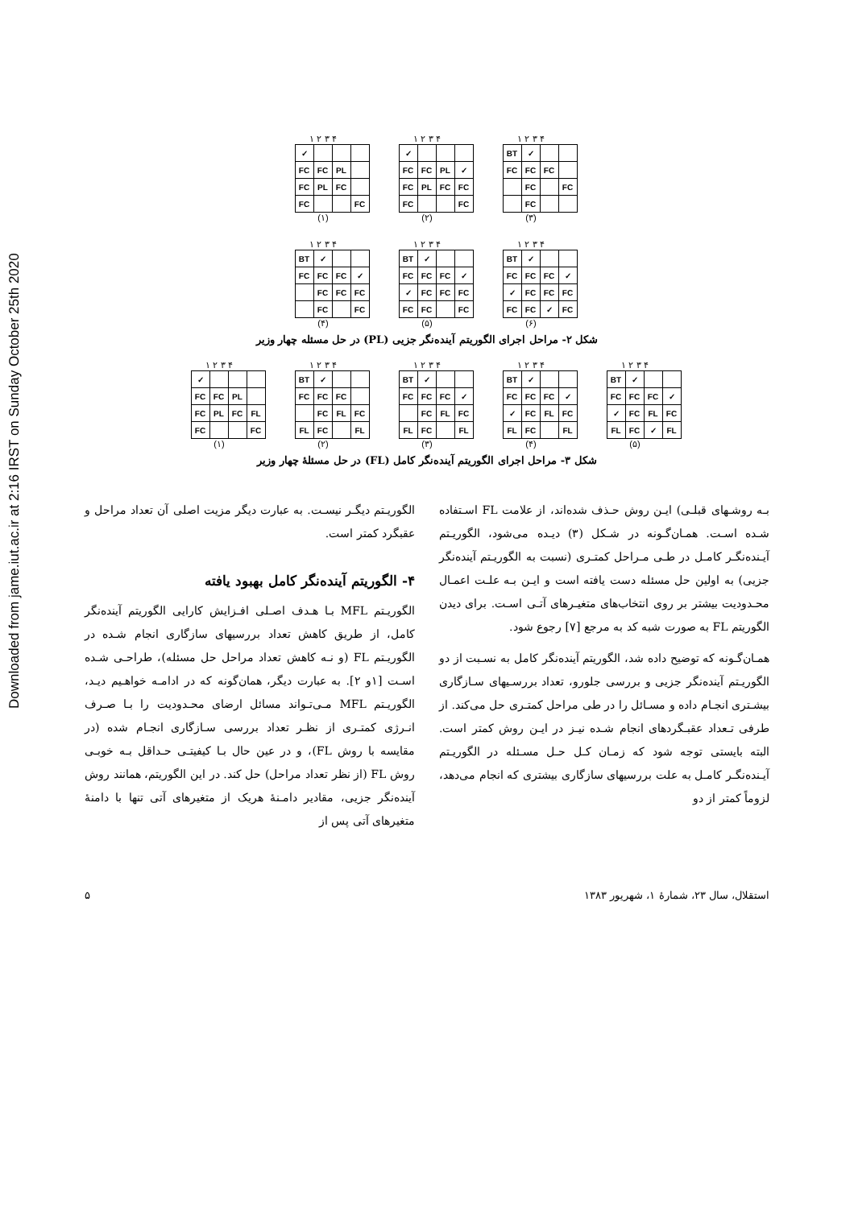Downloaded from jame.iut.ac.ir at 2:16 IRST on Sunday October 25th 2020
۱ ۲ ۳ ۴
| ✓ | | | |
| FC | FC | PL | |
| FC | PL | FC | |
| FC | | | FC |
(۱)
۱ ۲ ۳ ۴
| ✓ | | | |
| FC | FC | PL | ✓ |
| FC | PL | FC | FC |
| FC | | | FC |
(۲)
۱ ۲ ۳ ۴
| BT | ✓ | | |
| FC | FC | FC | |
| | FC | | FC |
| | FC | | |
(۳)
۱ ۲ ۳ ۴
| BT | ✓ | | |
| FC | FC | FC | ✓ |
| | FC | FC | FC |
| | FC | | FC |
(۴)
۱ ۲ ۳ ۴
| BT | ✓ | | |
| FC | FC | FC | ✓ |
| ✓ | FC | FC | FC |
| FC | FC | | FC |
(۵)
۱ ۲ ۳ ۴
| BT | ✓ | | |
| FC | FC | FC | ✓ |
| ✓ | FC | FC | FC |
| FC | FC | ✓ | FC |
(۶)
شکل ۲- مراحل اجرای الگوریتم آینده‌نگر جزیی (PL) در حل مسئله چهار وزیر
۱ ۲ ۳ ۴
| ✓ | | | |
| FC | FC | PL | |
| FC | PL | FC | FL |
| FC | | | FC |
(۱)
۱ ۲ ۳ ۴
| BT | ✓ | | |
| FC | FC | FC | |
| | FC | FL | FC |
| FL | FC | | FL |
(۲)
۱ ۲ ۳ ۴
| BT | ✓ | | |
| FC | FC | FC | ✓ |
| | FC | FL | FC |
| FL | FC | | FL |
(۳)
۱ ۲ ۳ ۴
| BT | ✓ | | |
| FC | FC | FC | ✓ |
| ✓ | FC | FL | FC |
| FL | FC | | FL |
(۴)
۱ ۲ ۳ ۴
| BT | ✓ | | |
| FC | FC | FC | ✓ |
| ✓ | FC | FL | FC |
| FL | FC | ✓ | FL |
(۵)
شکل ۳- مراحل اجرای الگوریتم آینده‌نگر کامل (FL) در حل مسئلۀ چهار وزیر
بـه روشـهای قبلـی) ایـن روش حـذف شده‌اند، از علامت FL اسـتفاده شـده اسـت. همـان‌گـونه در شـکل (۳) دیـده می‌شود، الگوریـتم آیـنده‌نگـر کامـل در طـی مـراحل کمتـری (نسبت به الگوریـتم آینده‌نگر جزیی) به اولین حل مسئله دست یافته است و ایـن بـه علـت اعمـال محـدودیت بیشتر بر روی انتخاب‌های متغیـرهای آتـی اسـت. برای دیدن الگوریتم FL به صورت شبه کد به مرجع [۷] رجوع شود.
همـان‌گـونه که توضیح داده شد، الگوریتم آینده‌نگر کامل به نسـبت از دو الگوریـتم آینده‌نگر جزیی و بررسی جلورو، تعداد بررسـیهای سـازگاری بیشـتری انجـام داده و مسـائل را در طی مراحل کمتـری حل می‌کند. از طرفی تـعداد عقبـگردهای انجام شـده نیـز در ایـن روش کمتر است. البته بایستی توجه شود که زمـان کـل حـل مسـئله در الگوریـتم آیـنده‌نگـر کامـل به علت بررسیهای سازگاری بیشتری که انجام می‌دهد، لزوماً کمتر از دو
الگوریـتم دیگـر نیسـت. به عبارت دیگر مزیت اصلی آن تعداد مراحل و عقبگرد کمتر است.
۴- الگوریتم آینده‌نگر کامل بهبود یافته
الگوریـتم MFL بـا هـدف اصـلی افـزایش کارایی الگوریتم آینده‌نگر کامل، از طریق کاهش تعداد بررسیهای سازگاری انجام شـده در الگوریـتم FL (و نـه کاهش تعداد مراحل حل مسئله)، طراحـی شـده اسـت [۱و ۲]. به عبارت دیگر، همان‌گونه که در ادامـه خواهـیم دیـد، الگوریـتم MFL مـی‌تـواند مسائل ارضای محـدودیت را بـا صـرف انـرژی کمتـری از نظـر تعداد بررسی سـازگاری انجـام شده (در مقایسه با روش FL)، و در عین حال بـا کیفیتـی حـداقل بـه خوبـی روش FL (از نظر تعداد مراحل) حل کند. در این الگوریتم، همانند روش آینده‌نگر جزیی، مقادیر دامـنۀ هریک از متغیرهای آتی تنها با دامنۀ متغیرهای آتی پس از
استقلال، سال ۲۳، شمارۀ ۱، شهریور ۱۳۸۳ ۵